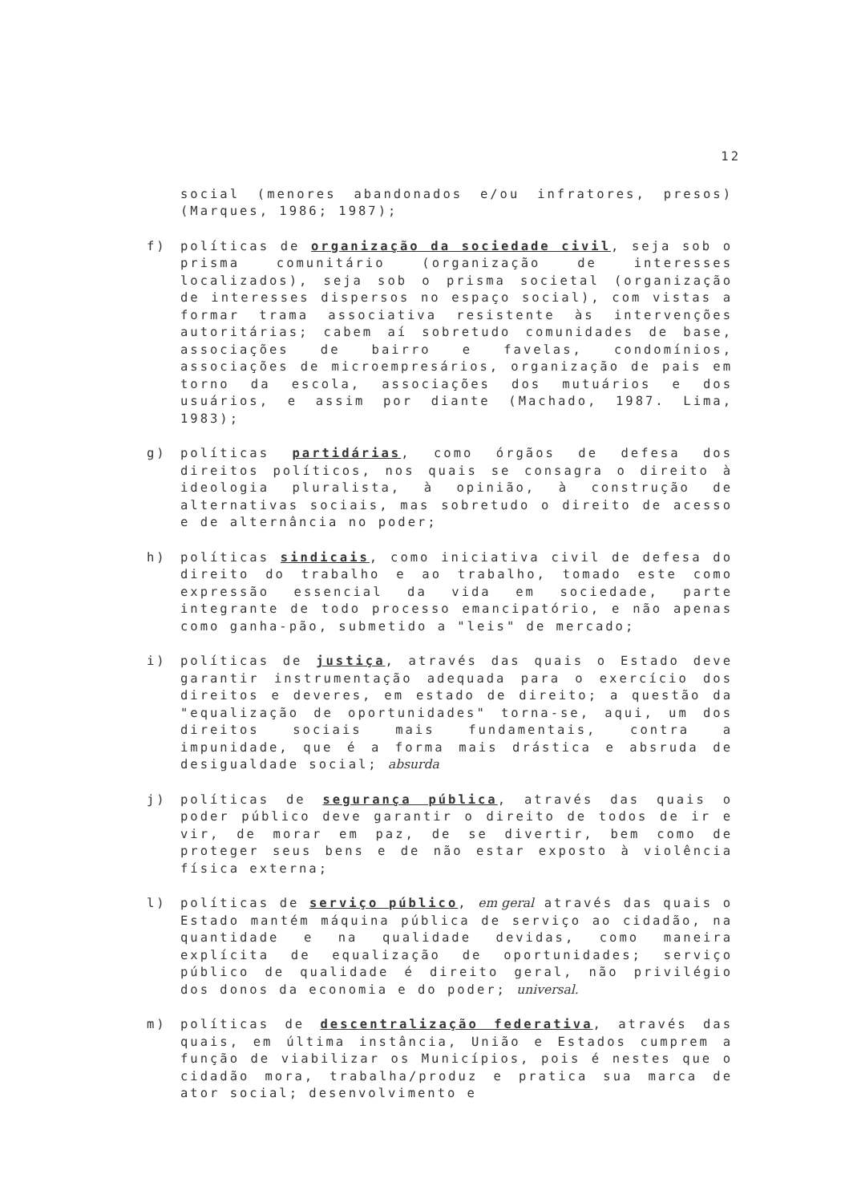12
social (menores abandonados e/ou infratores, presos) (Marques, 1986; 1987);
f) políticas de organização da sociedade civil, seja sob o prisma comunitário (organização de interesses localizados), seja sob o prisma societal (organização de interesses dispersos no espaço social), com vistas a formar trama associativa resistente às intervenções autoritárias; cabem aí sobretudo comunidades de base, associações de bairro e favelas, condomínios, associações de microempresários, organização de pais em torno da escola, associações dos mutuários e dos usuários, e assim por diante (Machado, 1987. Lima, 1983);
g) políticas partidárias, como órgãos de defesa dos direitos políticos, nos quais se consagra o direito à ideologia pluralista, à opinião, à construção de alternativas sociais, mas sobretudo o direito de acesso e de alternância no poder;
h) políticas sindicais, como iniciativa civil de defesa do direito do trabalho e ao trabalho, tomado este como expressão essencial da vida em sociedade, parte integrante de todo processo emancipatório, e não apenas como ganha-pão, submetido a "leis" de mercado;
i) políticas de justiça, através das quais o Estado deve garantir instrumentação adequada para o exercício dos direitos e deveres, em estado de direito; a questão da "equalização de oportunidades" torna-se, aqui, um dos direitos sociais mais fundamentais, contra a impunidade, que é a forma mais drástica e absruda de desigualdade social; absurda
j) políticas de segurança pública, através das quais o poder público deve garantir o direito de todos de ir e vir, de morar em paz, de se divertir, bem como de proteger seus bens e de não estar exposto à violência física externa;
l) políticas de serviço público, em geral através das quais o Estado mantém máquina pública de serviço ao cidadão, na quantidade e na qualidade devidas, como maneira explícita de equalização de oportunidades; serviço público de qualidade é direito geral, não privilégio dos donos da economia e do poder; universal.
m) políticas de descentralização federativa, através das quais, em última instância, União e Estados cumprem a função de viabilizar os Municípios, pois é nestes que o cidadão mora, trabalha/produz e pratica sua marca de ator social; desenvolvimento e